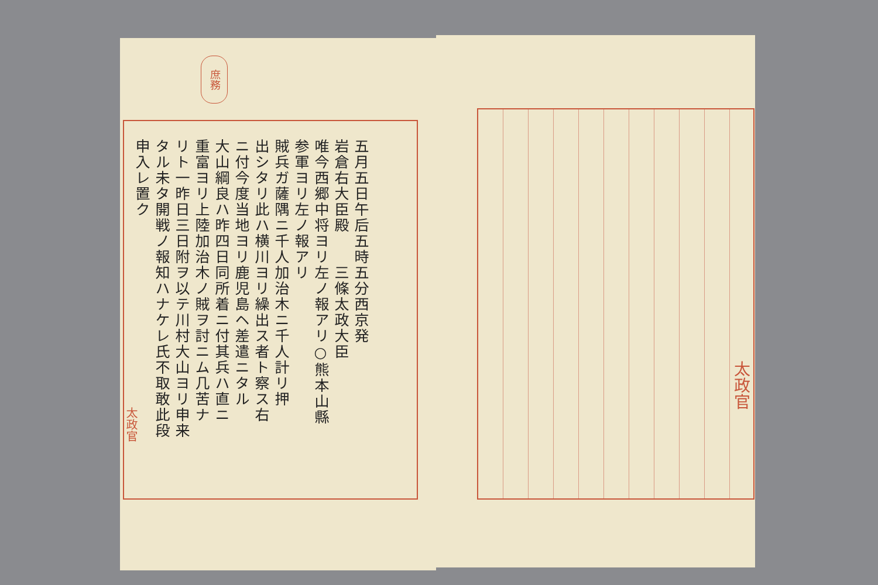庶務
五月五日午后五時五分西京発
岩倉右大臣殿　　三條太政大臣
唯今西郷中将ヨリ左ノ報アリ○熊本山縣
参軍ヨリ左ノ報アリ
賊兵ガ薩隅ニ千人加治木ニ千人計リ押
出シタリ此ハ横川ヨリ繰出ス者ト察ス右
ニ付今度当地ヨリ鹿児島ヘ差遣ニタル
大山綱良ハ昨四日同所着ニ付其兵ハ直ニ
重富ヨリ上陸加治木ノ賊ヲ討ニム几苦ナ
リト一昨日三日附ヲ以テ川村大山ヨリ申来
タル未タ開戦ノ報知ハナケレ氏不取敢此段
申入レ置ク
太政官
太政官